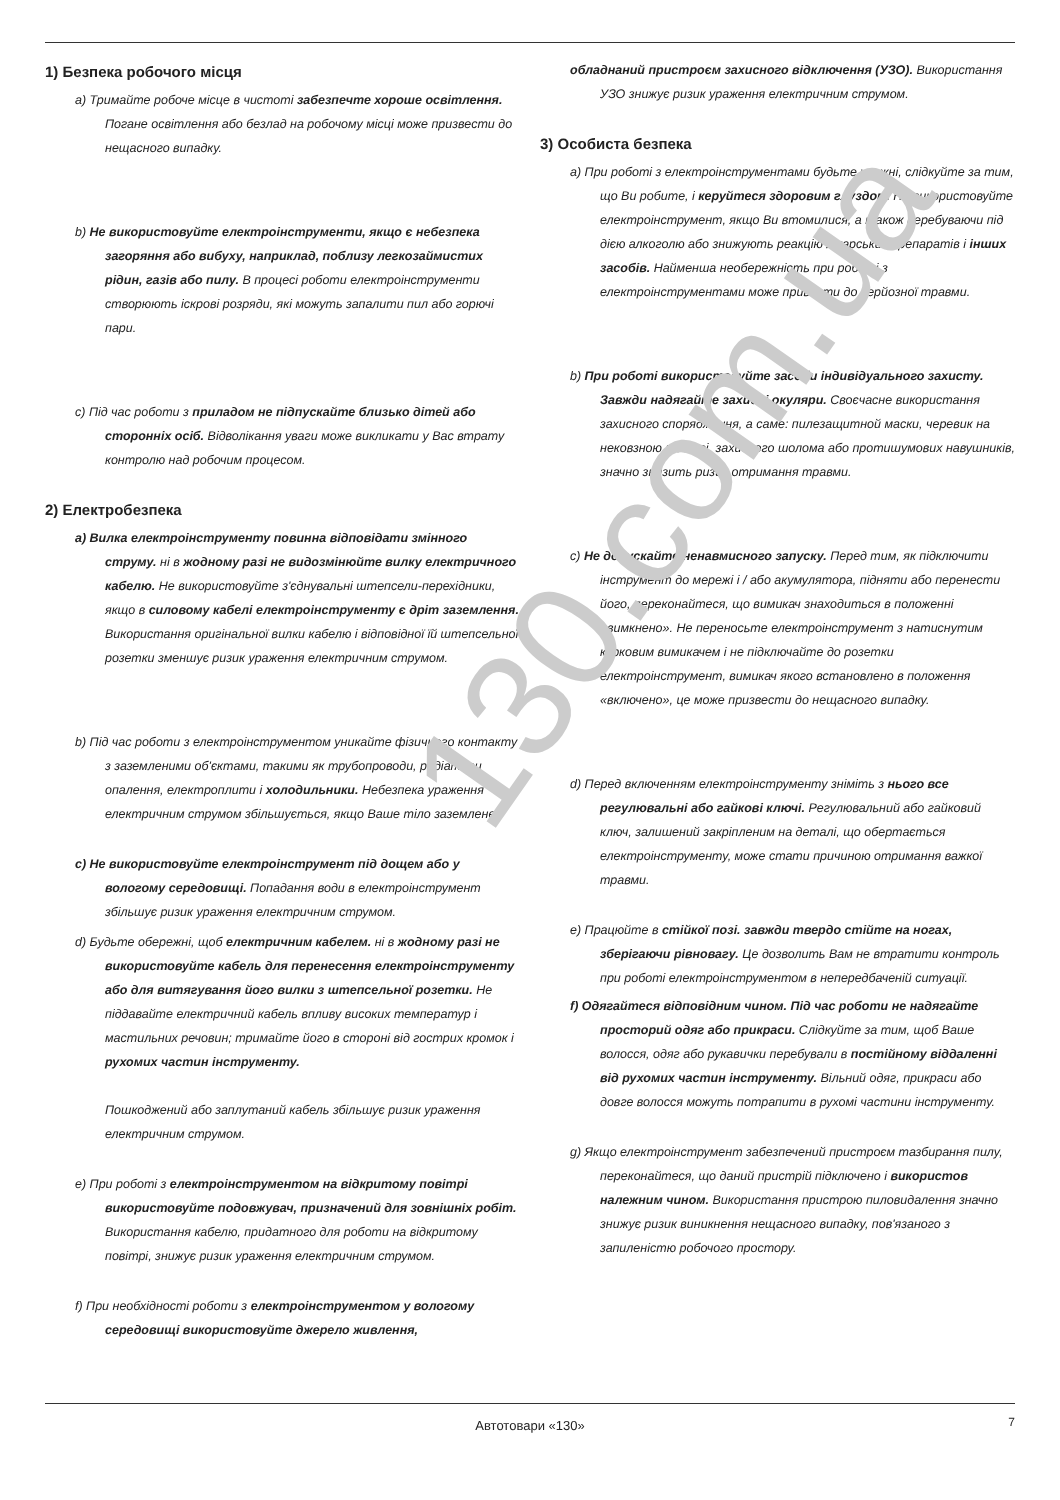130.com.ua
1) Безпека робочого місця
a) Тримайте робоче місце в чистоті забезпечте хороше освітлення. Погане освітлення або безлад на робочому місці може призвести до нещасного випадку.
b) Не використовуйте електроінструменти, якщо є небезпека загоряння або вибуху, наприклад, поблизу легкозаймистих рідин, газів або пилу. В процесі роботи електроінструменти створюють іскрові розряди, які можуть запалити пил або горючі пари.
c) Під час роботи з приладом не підпускайте близько дітей або сторонніх осіб. Відволікання уваги може викликати у Вас втрату контролю над робочим процесом.
2) Електробезпека
a) Вилка електроінструменту повинна відповідати змінного струму. ні в жодному разі не видозмінюйте вилку електричного кабелю. Не використовуйте з'єднувальні штепсели-перехідники, якщо в силовому кабелі електроінструменту є дріт заземлення. Використання оригінальної вилки кабелю і відповідної їй штепсельної розетки зменшує ризик ураження електричним струмом.
b) Під час роботи з електроінструментом уникайте фізичного контакту з заземленими об'єктами, такими як трубопроводи, радіатори опалення, електроплити і холодильники. Небезпека ураження електричним струмом збільшується, якщо Ваше тіло заземлене.
c) Не використовуйте електроінструмент під дощем або у вологому середовищі. Попадання води в електроінструмент збільшує ризик ураження електричним струмом.
d) Будьте обережні, щоб електричним кабелем. ні в жодному разі не використовуйте кабель для перенесення електроінструменту або для витягування його вилки з штепсельної розетки. Не піддавайте електричний кабель впливу високих температур і мастильних речовин; тримайте його в стороні від гострих кромок і рухомих частин інструменту.
Пошкоджений або заплутаний кабель збільшує ризик ураження електричним струмом.
e) При роботі з електроінструментом на відкритому повітрі використовуйте подовжувач, призначений для зовнішніх робіт. Використання кабелю, придатного для роботи на відкритому повітрі, знижує ризик ураження електричним струмом.
f) При необхідності роботи з електроінструментом у вологому середовищі використовуйте джерело живлення,
обладнаний пристроєм захисного відключення (УЗО). Використання УЗО знижує ризик ураження електричним струмом.
3) Особиста безпека
a) При роботі з електроінструментами будьте уважні, слідкуйте за тим, що Ви робите, і керуйтеся здоровим глуздом. Не використовуйте електроінструмент, якщо Ви втомилися, а також перебуваючи під дією алкоголю або знижують реакцію лікарських препаратів і інших засобів. Найменша необережність при роботі з електроінструментами може привести до серйозної травми.
b) При роботі використовуйте засоби індивідуального захисту. Завжди надягайте захисні окуляри. Своєчасне використання захисного спорядження, а саме: пилезащитной маски, черевик на нековзною підошві, захисного шолома або протишумових навушників, значно знизить ризик отримання травми.
c) Не допускайте ненавмисного запуску. Перед тим, як підключити інструмент до мережі і / або акумулятора, підняти або перенести його, переконайтеся, що вимикач знаходиться в положенні «вимкнено». Не переносьте електроінструмент з натиснутим курковим вимикачем і не підключайте до розетки електроінструмент, вимикач якого встановлено в положення «включено», це може призвести до нещасного випадку.
d) Перед включенням електроінструменту зніміть з нього все регулювальні або гайкові ключі. Регулювальний або гайковий ключ, залишений закріпленим на деталі, що обертається електроінструменту, може стати причиною отримання важкої травми.
e) Працюйте в стійкої позі. завжди твердо стійте на ногах, зберігаючи рівновагу. Це дозволить Вам не втратити контроль при роботі електроінструментом в непередбаченій ситуації.
f) Одягайтеся відповідним чином. Під час роботи не надягайте просторий одяг або прикраси. Слідкуйте за тим, щоб Ваше волосся, одяг або рукавички перебували в постійному віддаленні від рухомих частин інструменту. Вільний одяг, прикраси або довге волосся можуть потрапити в рухомі частини інструменту.
g) Якщо електроінструмент забезпечений пристроєм тазбирання пилу, переконайтеся, що даний пристрій підключено і використов належним чином. Використання пристрою пиловидалення значно знижує ризик виникнення нещасного випадку, пов'язаного з запиленістю робочого простору.
Автотовари «130» 7